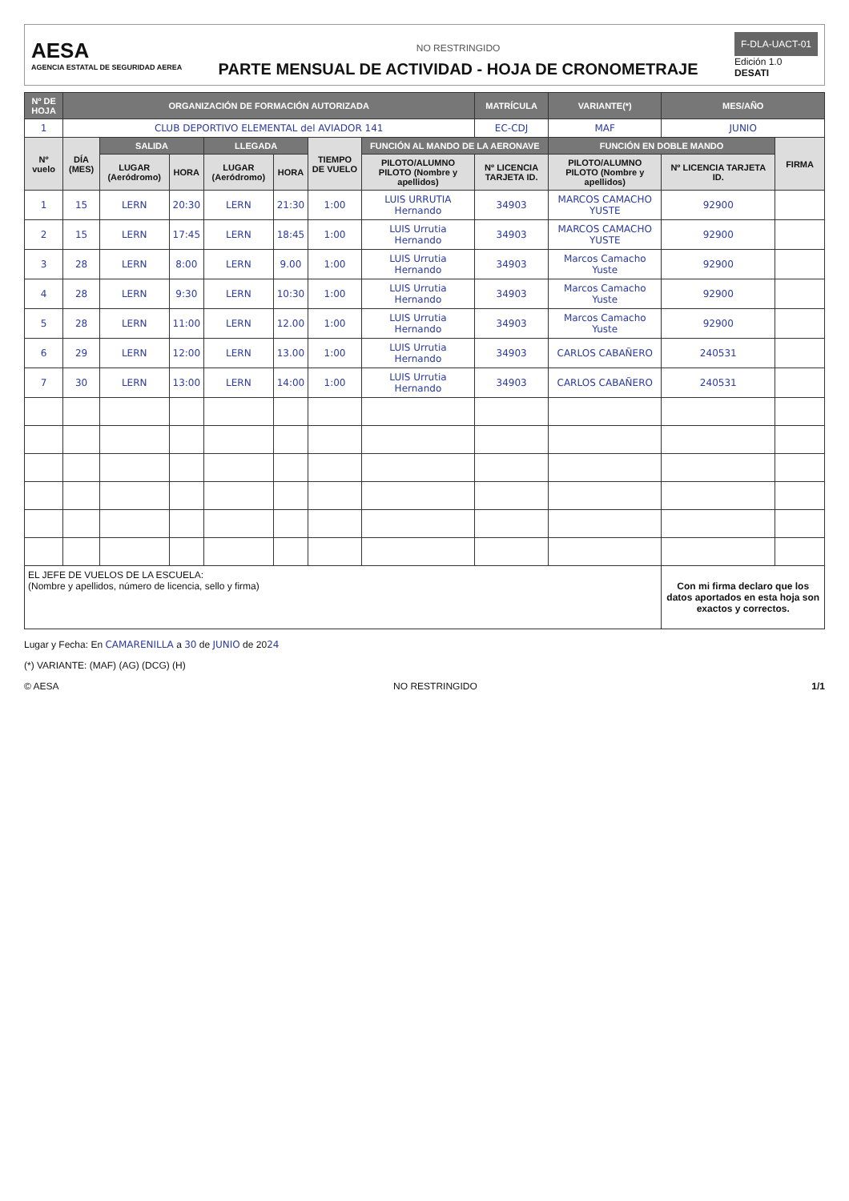AESA
AGENCIA ESTATAL DE SEGURIDAD AEREA
NO RESTRINGIDO
PARTE MENSUAL DE ACTIVIDAD - HOJA DE CRONOMETRAJE
F-DLA-UACT-01
Edición 1.0
DESATI
| Nº DE HOJA | ORGANIZACIÓN DE FORMACIÓN AUTORIZADA | | | | | | | MATRÍCULA | VARIANTE(*) | MES/AÑO | |
| --- | --- | --- | --- | --- | --- | --- | --- | --- | --- | --- | --- |
| 1 | CLUB DEPORTIVO ELEMENTAL del AVIADOR 141 | | | | | | | EC-CDJ | MAF | JUNIO | |
| Nº vuelo | DÍA (MES) | SALIDA | | LLEGADA | | TIEMPO DE VUELO | FUNCIÓN AL MANDO DE LA AERONAVE | | FUNCIÓN EN DOBLE MANDO | | FIRMA |
| | | LUGAR (Aeródromo) | HORA | LUGAR (Aeródromo) | HORA | | PILOTO/ALUMNO PILOTO (Nombre y apellidos) | Nº LICENCIA TARJETA ID. | PILOTO/ALUMNO PILOTO (Nombre y apellidos) | Nº LICENCIA TARJETA ID. | |
| 1 | 15 | LERN | 20:30 | LERN | 21:30 | 1:00 | LUIS URRUTIA Hernando | 34903 | MARCOS CAMACHO YUSTE | 92900 | |
| 2 | 15 | LERN | 17:45 | LERN | 18:45 | 1:00 | LUIS Urrutia Hernando | 34903 | MARCOS CAMACHO YUSTE | 92900 | |
| 3 | 28 | LERN | 8:00 | LERN | 9.00 | 1:00 | LUIS Urrutia Hernando | 34903 | Marcos Camacho Yuste | 92900 | |
| 4 | 28 | LERN | 9:30 | LERN | 10:30 | 1:00 | LUIS Urrutia Hernando | 34903 | Marcos Camacho Yuste | 92900 | |
| 5 | 28 | LERN | 11:00 | LERN | 12.00 | 1:00 | LUIS Urrutia Hernando | 34903 | Marcos Camacho Yuste | 92900 | |
| 6 | 29 | LERN | 12:00 | LERN | 13.00 | 1:00 | LUIS Urrutia Hernando | 34903 | CARLOS CABAÑERO | 240531 | |
| 7 | 30 | LERN | 13:00 | LERN | 14:00 | 1:00 | LUIS Urrutia Hernando | 34903 | CARLOS CABAÑERO | 240531 | |
| EL JEFE DE VUELOS DE LA ESCUELA: (Nombre y apellidos, número de licencia, sello y firma) | | | | | | | | | | Con mi firma declaro que los datos aportados en esta hoja son exactos y correctos. | |
Lugar y Fecha: En CAMARENILLA a 30 de JUNIO de 2024
(*) VARIANTE: (MAF) (AG) (DCG) (H)
© AESA NO RESTRINGIDO 1/1